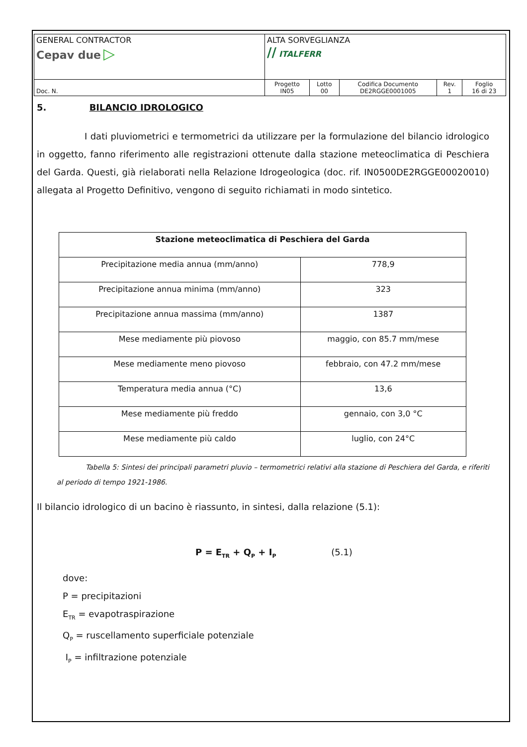| GENERAL CONTRACTOR Cepav due ▷ | ALTA SORVEGLIANZA ∕∕ ITALFERR | | | | |
| Doc. N. | Progetto IN05 | Lotto 00 | Codifica Documento DE2RGGE0001005 | Rev. 1 | Foglio 16 di 23 |
5. BILANCIO IDROLOGICO
I dati pluviometrici e termometrici da utilizzare per la formulazione del bilancio idrologico in oggetto, fanno riferimento alle registrazioni ottenute dalla stazione meteoclimatica di Peschiera del Garda. Questi, già rielaborati nella Relazione Idrogeologica (doc. rif. IN0500DE2RGGE00020010) allegata al Progetto Definitivo, vengono di seguito richiamati in modo sintetico.
| Stazione meteoclimatica di Peschiera del Garda | |
| --- | --- |
| Precipitazione media annua (mm/anno) | 778,9 |
| Precipitazione annua minima (mm/anno) | 323 |
| Precipitazione annua massima (mm/anno) | 1387 |
| Mese mediamente più piovoso | maggio, con 85.7 mm/mese |
| Mese mediamente meno piovoso | febbraio, con 47.2 mm/mese |
| Temperatura media annua (°C) | 13,6 |
| Mese mediamente più freddo | gennaio, con 3,0 °C |
| Mese mediamente più caldo | luglio, con 24°C |
Tabella 5: Sintesi dei principali parametri pluvio – termometrici relativi alla stazione di Peschiera del Garda, e riferiti al periodo di tempo 1921-1986.
Il bilancio idrologico di un bacino è riassunto, in sintesi, dalla relazione (5.1):
P = E<sub>TR</sub> + Q<sub>P</sub> + I<sub>P</sub> (5.1)
dove:
P = precipitazioni
E<sub>TR</sub> = evapotraspirazione
Q<sub>P</sub> = ruscellamento superficiale potenziale
I<sub>P</sub> = infiltrazione potenziale